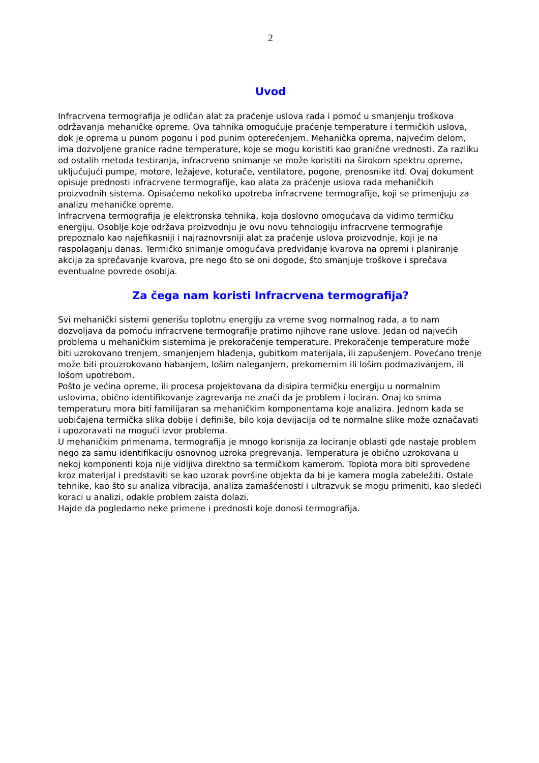2
Uvod
Infracrvena termografija je odličan alat za praćenje uslova rada i pomoć u smanjenju troškova održavanja mehaničke opreme. Ova tahnika omogućuje praćenje temperature i termičkih uslova, dok je oprema u punom pogonu i pod punim opterećenjem. Mehanička oprema, najvećim delom, ima dozvoljene granice radne temperature, koje se mogu koristiti kao granične vrednosti. Za razliku od ostalih metoda testiranja, infracrveno snimanje se može koristiti na širokom spektru opreme, uključujući pumpe, motore, ležajeve, koturače, ventilatore, pogone, prenosnike itd. Ovaj dokument opisuje prednosti infracrvene termografije, kao alata za praćenje uslova rada mehaničkih proizvodnih sistema. Opisaćemo nekoliko upotreba infracrvene termografije, koji se primenjuju za analizu mehaničke opreme.
Infracrvena termografija je elektronska tehnika, koja doslovno omogućava da vidimo termičku energiju. Osoblje koje održava proizvodnju je ovu novu tehnologiju infracrvene termografije prepoznalo kao najefikasniji i najraznovrsniji alat za praćenje uslova proizvodnje, koji je na raspolaganju danas. Termičko snimanje omogućava predviđanje kvarova na opremi i planiranje akcija za sprečavanje kvarova, pre nego što se oni dogode, što smanjuje troškove i sprečava eventualne povrede osoblja.
Za čega nam koristi Infracrvena termografija?
Svi mehanički sistemi generišu toplotnu energiju za vreme svog normalnog rada, a to nam dozvoljava da pomoću infracrvene termografije pratimo njihove rane uslove. Jedan od najvećih problema u mehaničkim sistemima je prekoračenje temperature. Prekoračenje temperature može biti uzrokovano trenjem, smanjenjem hlađenja, gubitkom materijala, ili zapušenjem. Povećano trenje može biti prouzrokovano habanjem, lošim naleganjem, prekomernim ili lošim podmazivanjem, ili lošom upotrebom.
Pošto je većina opreme, ili procesa projektovana da disipira termičku energiju u normalnim uslovima, obično identifikovanje zagrevanja ne znači da je problem i lociran. Onaj ko snima temperaturu mora biti familijaran sa mehaničkim komponentama koje analizira. Jednom kada se uobičajena termička slika dobije i definiše, bilo koja devijacija od te normalne slike može označavati i upozoravati na mogući izvor problema.
U mehaničkim primenama, termografija je mnogo korisnija za lociranje oblasti gde nastaje problem nego za samu identifikaciju osnovnog uzroka pregrevanja. Temperatura je obično uzrokovana u nekoj komponenti koja nije vidljiva direktno sa termičkom kamerom. Toplota mora biti sprovedene kroz materijal i predstaviti se kao uzorak površine objekta da bi je kamera mogla zabeležiti. Ostale tehnike, kao što su analiza vibracija, analiza zamašćenosti i ultrazvuk se mogu primeniti, kao sledeći koraci u analizi, odakle problem zaista dolazi.
Hajde da pogledamo neke primene i prednosti koje donosi termografija.